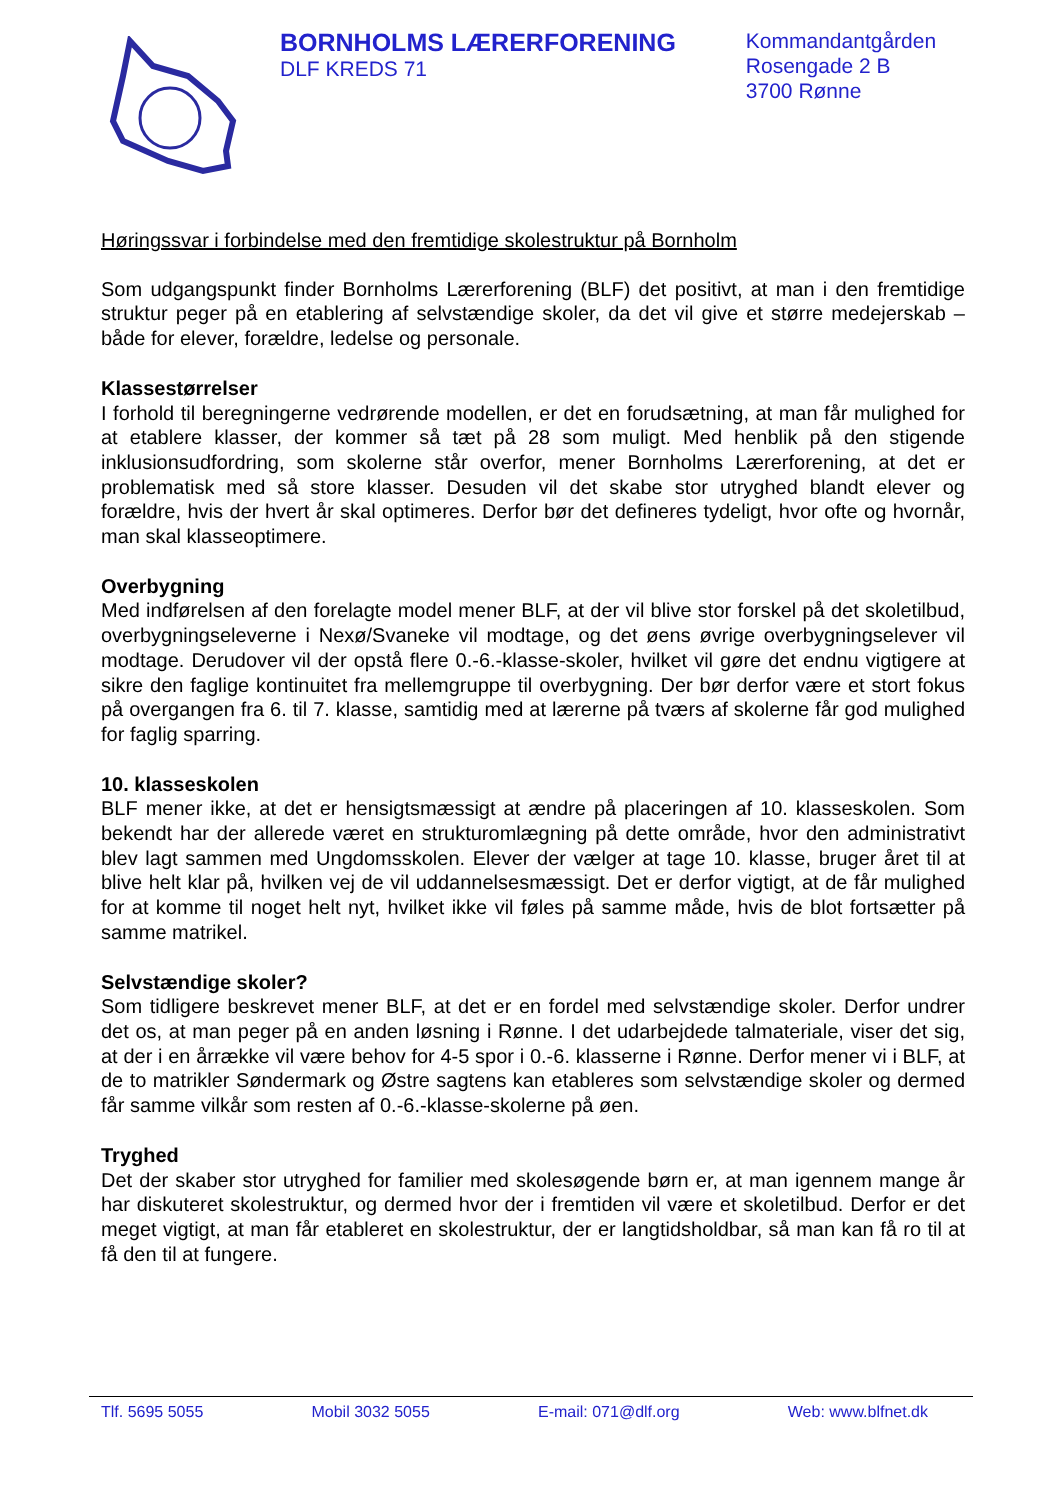BORNHOLMS LÆRERFORENING
DLF KREDS 71
Kommandantgården
Rosengade 2 B
3700 Rønne
Høringssvar i forbindelse med den fremtidige skolestruktur på Bornholm
Som udgangspunkt finder Bornholms Lærerforening (BLF) det positivt, at man i den fremtidige struktur peger på en etablering af selvstændige skoler, da det vil give et større medejerskab – både for elever, forældre, ledelse og personale.
Klassestørrelser
I forhold til beregningerne vedrørende modellen, er det en forudsætning, at man får mulighed for at etablere klasser, der kommer så tæt på 28 som muligt. Med henblik på den stigende inklusionsudfordring, som skolerne står overfor, mener Bornholms Lærerforening, at det er problematisk med så store klasser. Desuden vil det skabe stor utryghed blandt elever og forældre, hvis der hvert år skal optimeres. Derfor bør det defineres tydeligt, hvor ofte og hvornår, man skal klasseoptimere.
Overbygning
Med indførelsen af den forelagte model mener BLF, at der vil blive stor forskel på det skoletilbud, overbygningseleverne i Nexø/Svaneke vil modtage, og det øens øvrige overbygningselever vil modtage. Derudover vil der opstå flere 0.-6.-klasse-skoler, hvilket vil gøre det endnu vigtigere at sikre den faglige kontinuitet fra mellemgruppe til overbygning. Der bør derfor være et stort fokus på overgangen fra 6. til 7. klasse, samtidig med at lærerne på tværs af skolerne får god mulighed for faglig sparring.
10. klasseskolen
BLF mener ikke, at det er hensigtsmæssigt at ændre på placeringen af 10. klasseskolen. Som bekendt har der allerede været en strukturomlægning på dette område, hvor den administrativt blev lagt sammen med Ungdomsskolen. Elever der vælger at tage 10. klasse, bruger året til at blive helt klar på, hvilken vej de vil uddannelsesmæssigt. Det er derfor vigtigt, at de får mulighed for at komme til noget helt nyt, hvilket ikke vil føles på samme måde, hvis de blot fortsætter på samme matrikel.
Selvstændige skoler?
Som tidligere beskrevet mener BLF, at det er en fordel med selvstændige skoler. Derfor undrer det os, at man peger på en anden løsning i Rønne. I det udarbejdede talmateriale, viser det sig, at der i en årrække vil være behov for 4-5 spor i 0.-6. klasserne i Rønne. Derfor mener vi i BLF, at de to matrikler Søndermark og Østre sagtens kan etableres som selvstændige skoler og dermed får samme vilkår som resten af 0.-6.-klasse-skolerne på øen.
Tryghed
Det der skaber stor utryghed for familier med skolesøgende børn er, at man igennem mange år har diskuteret skolestruktur, og dermed hvor der i fremtiden vil være et skoletilbud. Derfor er det meget vigtigt, at man får etableret en skolestruktur, der er langtidsholdbar, så man kan få ro til at få den til at fungere.
Tlf. 5695 5055 Mobil 3032 5055 E-mail: 071@dlf.org Web: www.blfnet.dk